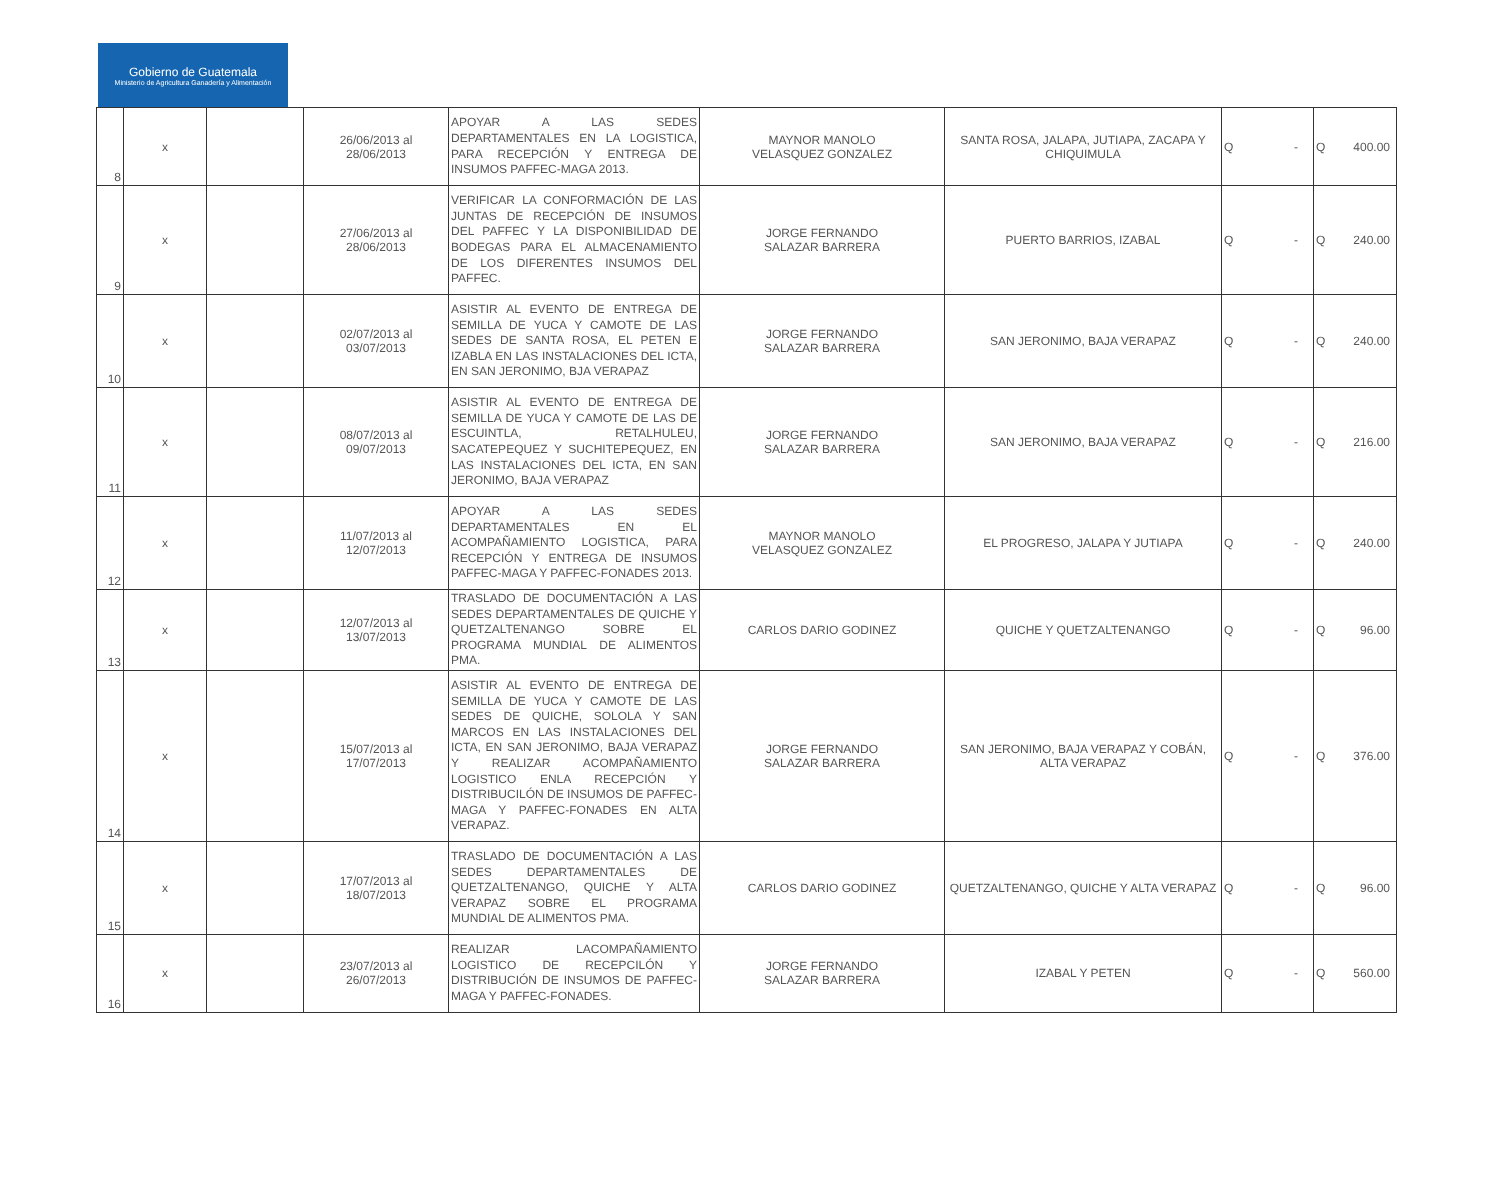Gobierno de Guatemala
Ministerio de Agricultura Ganadería y Alimentación
| 8 | x | | 26/06/2013 al 28/06/2013 | APOYAR A LAS SEDES DEPARTAMENTALES EN LA LOGISTICA, PARA RECEPCIÓN Y ENTREGA DE INSUMOS PAFFEC-MAGA 2013. | MAYNOR MANOLO VELASQUEZ GONZALEZ | SANTA ROSA, JALAPA, JUTIAPA, ZACAPA Y CHIQUIMULA | Q | - | Q | 400.00 |
| 9 | x | | 27/06/2013 al 28/06/2013 | VERIFICAR LA CONFORMACIÓN DE LAS JUNTAS DE RECEPCIÓN DE INSUMOS DEL PAFFEC Y LA DISPONIBILIDAD DE BODEGAS PARA EL ALMACENAMIENTO DE LOS DIFERENTES INSUMOS DEL PAFFEC. | JORGE FERNANDO SALAZAR BARRERA | PUERTO BARRIOS, IZABAL | Q | - | Q | 240.00 |
| 10 | x | | 02/07/2013 al 03/07/2013 | ASISTIR AL EVENTO DE ENTREGA DE SEMILLA DE YUCA Y CAMOTE DE LAS SEDES DE SANTA ROSA, EL PETEN E IZABLA EN LAS INSTALACIONES DEL ICTA, EN SAN JERONIMO, BJA VERAPAZ | JORGE FERNANDO SALAZAR BARRERA | SAN JERONIMO, BAJA VERAPAZ | Q | - | Q | 240.00 |
| 11 | x | | 08/07/2013 al 09/07/2013 | ASISTIR AL EVENTO DE ENTREGA DE SEMILLA DE YUCA Y CAMOTE DE LAS DE ESCUINTLA, RETALHULEU, SACATEPEQUEZ Y SUCHITEPEQUEZ, EN LAS INSTALACIONES DEL ICTA, EN SAN JERONIMO, BAJA VERAPAZ | JORGE FERNANDO SALAZAR BARRERA | SAN JERONIMO, BAJA VERAPAZ | Q | - | Q | 216.00 |
| 12 | x | | 11/07/2013 al 12/07/2013 | APOYAR A LAS SEDES DEPARTAMENTALES EN EL ACOMPAÑAMIENTO LOGISTICA, PARA RECEPCIÓN Y ENTREGA DE INSUMOS PAFFEC-MAGA Y PAFFEC-FONADES 2013. | MAYNOR MANOLO VELASQUEZ GONZALEZ | EL PROGRESO, JALAPA Y JUTIAPA | Q | - | Q | 240.00 |
| 13 | x | | 12/07/2013 al 13/07/2013 | TRASLADO DE DOCUMENTACIÓN A LAS SEDES DEPARTAMENTALES DE QUICHE Y QUETZALTENANGO SOBRE EL PROGRAMA MUNDIAL DE ALIMENTOS PMA. | CARLOS DARIO GODINEZ | QUICHE Y QUETZALTENANGO | Q | - | Q | 96.00 |
| 14 | x | | 15/07/2013 al 17/07/2013 | ASISTIR AL EVENTO DE ENTREGA DE SEMILLA DE YUCA Y CAMOTE DE LAS SEDES DE QUICHE, SOLOLA Y SAN MARCOS EN LAS INSTALACIONES DEL ICTA, EN SAN JERONIMO, BAJA VERAPAZ Y REALIZAR ACOMPAÑAMIENTO LOGISTICO ENLA RECEPCIÓN Y DISTRIBUCILÓN DE INSUMOS DE PAFFEC-MAGA Y PAFFEC-FONADES EN ALTA VERAPAZ. | JORGE FERNANDO SALAZAR BARRERA | SAN JERONIMO, BAJA VERAPAZ Y COBÁN, ALTA VERAPAZ | Q | - | Q | 376.00 |
| 15 | x | | 17/07/2013 al 18/07/2013 | TRASLADO DE DOCUMENTACIÓN A LAS SEDES DEPARTAMENTALES DE QUETZALTENANGO, QUICHE Y ALTA VERAPAZ SOBRE EL PROGRAMA MUNDIAL DE ALIMENTOS PMA. | CARLOS DARIO GODINEZ | QUETZALTENANGO, QUICHE Y ALTA VERAPAZ | Q | - | Q | 96.00 |
| 16 | x | | 23/07/2013 al 26/07/2013 | REALIZAR LACOMPAÑAMIENTO LOGISTICO DE RECEPCILÓN Y DISTRIBUCIÓN DE INSUMOS DE PAFFEC-MAGA Y PAFFEC-FONADES. | JORGE FERNANDO SALAZAR BARRERA | IZABAL Y PETEN | Q | - | Q | 560.00 |